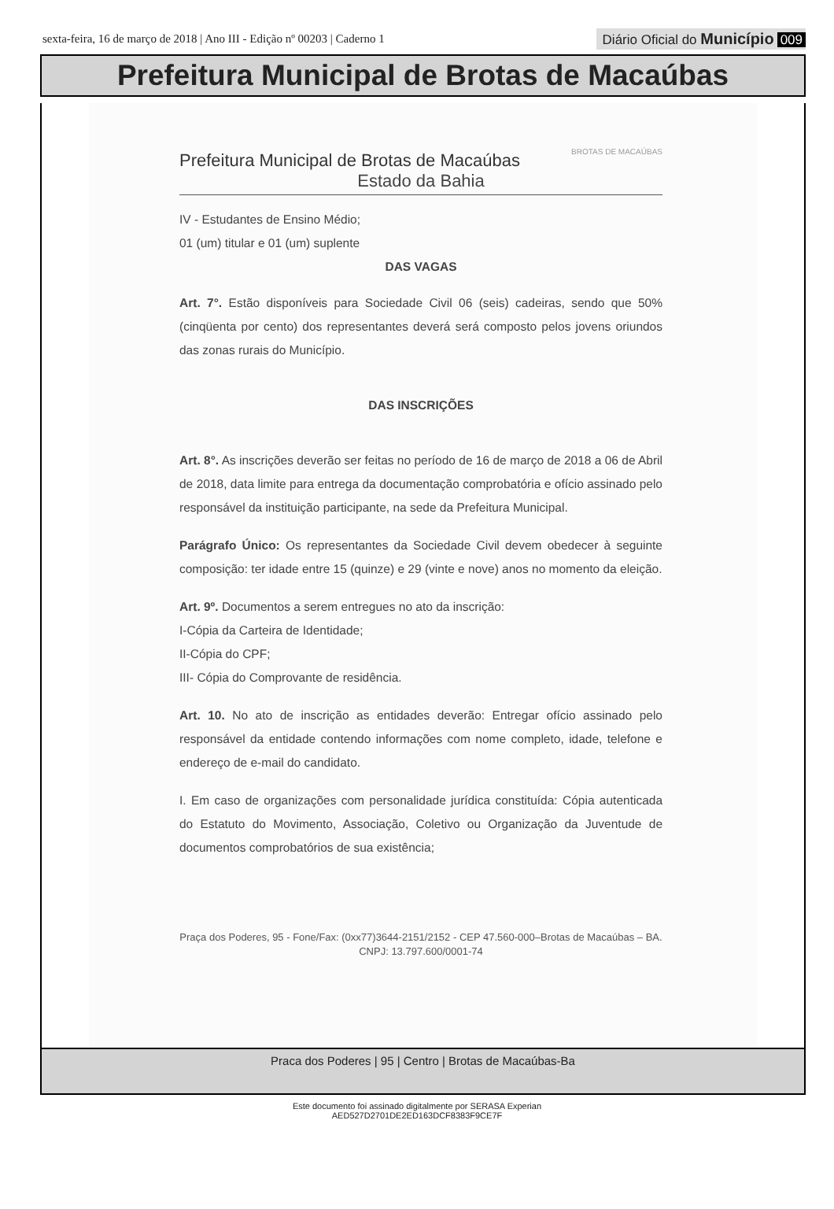sexta-feira, 16 de março de 2018 | Ano III - Edição nº 00203 | Caderno 1
Diário Oficial do Município 009
Prefeitura Municipal de Brotas de Macaúbas
Prefeitura Municipal de Brotas de Macaúbas
BROTAS DE MACAÚBAS
Estado da Bahia
IV - Estudantes de Ensino Médio;
01 (um) titular e 01 (um) suplente
DAS VAGAS
Art. 7°. Estão disponíveis para Sociedade Civil 06 (seis) cadeiras, sendo que 50% (cinqüenta por cento) dos representantes deverá será composto pelos jovens oriundos das zonas rurais do Município.
DAS INSCRIÇÕES
Art. 8°. As inscrições deverão ser feitas no período de 16 de março de 2018 a 06 de Abril de 2018, data limite para entrega da documentação comprobatória e ofício assinado pelo responsável da instituição participante, na sede da Prefeitura Municipal.
Parágrafo Único: Os representantes da Sociedade Civil devem obedecer à seguinte composição: ter idade entre 15 (quinze) e 29 (vinte e nove) anos no momento da eleição.
Art. 9º. Documentos a serem entregues no ato da inscrição:
I-Cópia da Carteira de Identidade;
II-Cópia do CPF;
III- Cópia do Comprovante de residência.
Art. 10. No ato de inscrição as entidades deverão: Entregar ofício assinado pelo responsável da entidade contendo informações com nome completo, idade, telefone e endereço de e-mail do candidato.
I. Em caso de organizações com personalidade jurídica constituída: Cópia autenticada do Estatuto do Movimento, Associação, Coletivo ou Organização da Juventude de documentos comprobatórios de sua existência;
Praça dos Poderes, 95 - Fone/Fax: (0xx77)3644-2151/2152 - CEP 47.560-000–Brotas de Macaúbas – BA.
CNPJ: 13.797.600/0001-74
Praca dos Poderes | 95 | Centro | Brotas de Macaúbas-Ba
Este documento foi assinado digitalmente por SERASA Experian
AED527D2701DE2ED163DCF8383F9CE7F